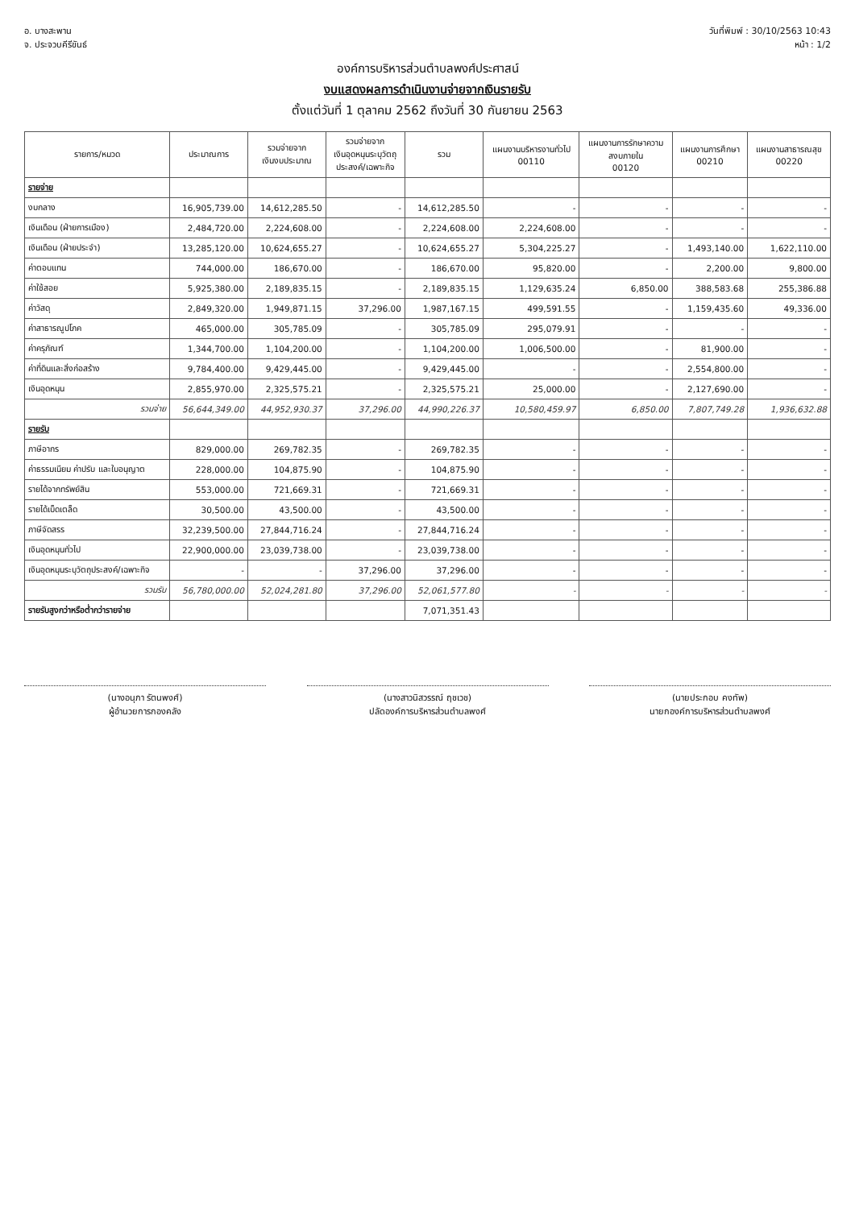อ. บางสะพาน
จ. ประจวบคีรีขันธ์
วันที่พิมพ์ : 30/10/2563 10:43
หน้า : 1/2
องค์การบริหารส่วนตำบลพงศ์ประศาสน์
งบแสดงผลการดำเนินงานจ่ายจากเงินรายรับ
ตั้งแต่วันที่ 1 ตุลาคม 2562 ถึงวันที่ 30 กันยายน 2563
| รายการ/หมวด | ประมาณการ | รวมจ่ายจาก เงินงบประมาณ | รวมจ่ายจาก เงินอุดหนุนระบุวัตถุ ประสงค์/เฉพาะกิจ | รวม | แผนงานบริหารงานทั่วไป 00110 | แผนงานการรักษาความ สงบภายใน 00120 | แผนงานการศึกษา 00210 | แผนงานสาธารณสุข 00220 |
| --- | --- | --- | --- | --- | --- | --- | --- | --- |
| รายจ่าย | | | | | | | | |
| งบกลาง | 16,905,739.00 | 14,612,285.50 | - | 14,612,285.50 | - | - | - | - |
| เงินเดือน (ฝ่ายการเมือง) | 2,484,720.00 | 2,224,608.00 | - | 2,224,608.00 | 2,224,608.00 | - | - | - |
| เงินเดือน (ฝ่ายประจำ) | 13,285,120.00 | 10,624,655.27 | - | 10,624,655.27 | 5,304,225.27 | - | 1,493,140.00 | 1,622,110.00 |
| ค่าตอบแทน | 744,000.00 | 186,670.00 | - | 186,670.00 | 95,820.00 | - | 2,200.00 | 9,800.00 |
| ค่าใช้สอย | 5,925,380.00 | 2,189,835.15 | - | 2,189,835.15 | 1,129,635.24 | 6,850.00 | 388,583.68 | 255,386.88 |
| ค่าวัสดุ | 2,849,320.00 | 1,949,871.15 | 37,296.00 | 1,987,167.15 | 499,591.55 | - | 1,159,435.60 | 49,336.00 |
| ค่าสาธารณูปโภค | 465,000.00 | 305,785.09 | - | 305,785.09 | 295,079.91 | - | - | - |
| ค่าครุภัณฑ์ | 1,344,700.00 | 1,104,200.00 | - | 1,104,200.00 | 1,006,500.00 | - | 81,900.00 | - |
| ค่าที่ดินและสิ่งก่อสร้าง | 9,784,400.00 | 9,429,445.00 | - | 9,429,445.00 | - | - | 2,554,800.00 | - |
| เงินอุดหนุน | 2,855,970.00 | 2,325,575.21 | - | 2,325,575.21 | 25,000.00 | - | 2,127,690.00 | - |
| รวมจ่าย | 56,644,349.00 | 44,952,930.37 | 37,296.00 | 44,990,226.37 | 10,580,459.97 | 6,850.00 | 7,807,749.28 | 1,936,632.88 |
| รายรับ | | | | | | | | |
| ภาษีอากร | 829,000.00 | 269,782.35 | - | 269,782.35 | - | - | - | - |
| ค่าธรรมเนียม ค่าปรับ และใบอนุญาต | 228,000.00 | 104,875.90 | - | 104,875.90 | - | - | - | - |
| รายได้จากทรัพย์สิน | 553,000.00 | 721,669.31 | - | 721,669.31 | - | - | - | - |
| รายได้เบ็ดเตล็ด | 30,500.00 | 43,500.00 | - | 43,500.00 | - | - | - | - |
| ภาษีจัดสรร | 32,239,500.00 | 27,844,716.24 | - | 27,844,716.24 | - | - | - | - |
| เงินอุดหนุนทั่วไป | 22,900,000.00 | 23,039,738.00 | - | 23,039,738.00 | - | - | - | - |
| เงินอุดหนุนระบุวัตถุประสงค์/เฉพาะกิจ | - | - | 37,296.00 | 37,296.00 | - | - | - | - |
| รวมรับ | 56,780,000.00 | 52,024,281.80 | 37,296.00 | 52,061,577.80 | - | - | - | - |
| รายรับสูงกว่าหรือต่ำกว่ารายจ่าย | | | | 7,071,351.43 | | | | |
(นางอนุภา รัตนพงศ์)
ผู้อำนวยการกองคลัง
(นางสาวนิสวรรณ์ ฤชเวช)
ปลัดองค์การบริหารส่วนตำบลพงศ์
(นายประกอบ คงทัพ)
นายกองค์การบริหารส่วนตำบลพงศ์